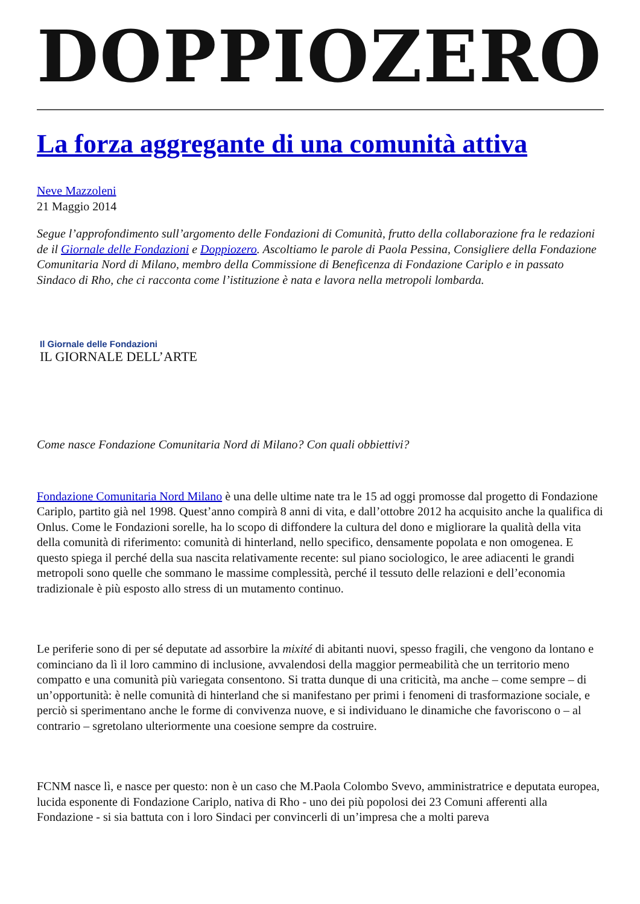DOPPIOZERO
La forza aggregante di una comunità attiva
Neve Mazzoleni
21 Maggio 2014
Segue l’approfondimento sull’argomento delle Fondazioni di Comunità, frutto della collaborazione fra le redazioni de il Giornale delle Fondazioni e Doppiozero. Ascoltiamo le parole di Paola Pessina, Consigliere della Fondazione Comunitaria Nord di Milano, membro della Commissione di Beneficenza di Fondazione Cariplo e in passato Sindaco di Rho, che ci racconta come l’istituzione è nata e lavora nella metropoli lombarda.
Il Giornale delle Fondazioni
IL GIORNALE DELL’ARTE
Come nasce Fondazione Comunitaria Nord di Milano? Con quali obbiettivi?
Fondazione Comunitaria Nord Milano è una delle ultime nate tra le 15 ad oggi promosse dal progetto di Fondazione Cariplo, partito già nel 1998. Quest’anno compirà 8 anni di vita, e dall’ottobre 2012 ha acquisito anche la qualifica di Onlus. Come le Fondazioni sorelle, ha lo scopo di diffondere la cultura del dono e migliorare la qualità della vita della comunità di riferimento: comunità di hinterland, nello specifico, densamente popolata e non omogenea. E questo spiega il perché della sua nascita relativamente recente: sul piano sociologico, le aree adiacenti le grandi metropoli sono quelle che sommano le massime complessità, perché il tessuto delle relazioni e dell’economia tradizionale è più esposto allo stress di un mutamento continuo.
Le periferie sono di per sé deputate ad assorbire la mixité di abitanti nuovi, spesso fragili, che vengono da lontano e cominciano da lì il loro cammino di inclusione, avvalendosi della maggior permeabilità che un territorio meno compatto e una comunità più variegata consentono. Si tratta dunque di una criticità, ma anche – come sempre – di un’opportunità: è nelle comunità di hinterland che si manifestano per primi i fenomeni di trasformazione sociale, e perciò si sperimentano anche le forme di convivenza nuove, e si individuano le dinamiche che favoriscono o – al contrario – sgretolano ulteriormente una coesione sempre da costruire.
FCNM nasce lì, e nasce per questo: non è un caso che M.Paola Colombo Svevo, amministratrice e deputata europea, lucida esponente di Fondazione Cariplo, nativa di Rho - uno dei più popolosi dei 23 Comuni afferenti alla Fondazione - si sia battuta con i loro Sindaci per convincerli di un’impresa che a molti pareva